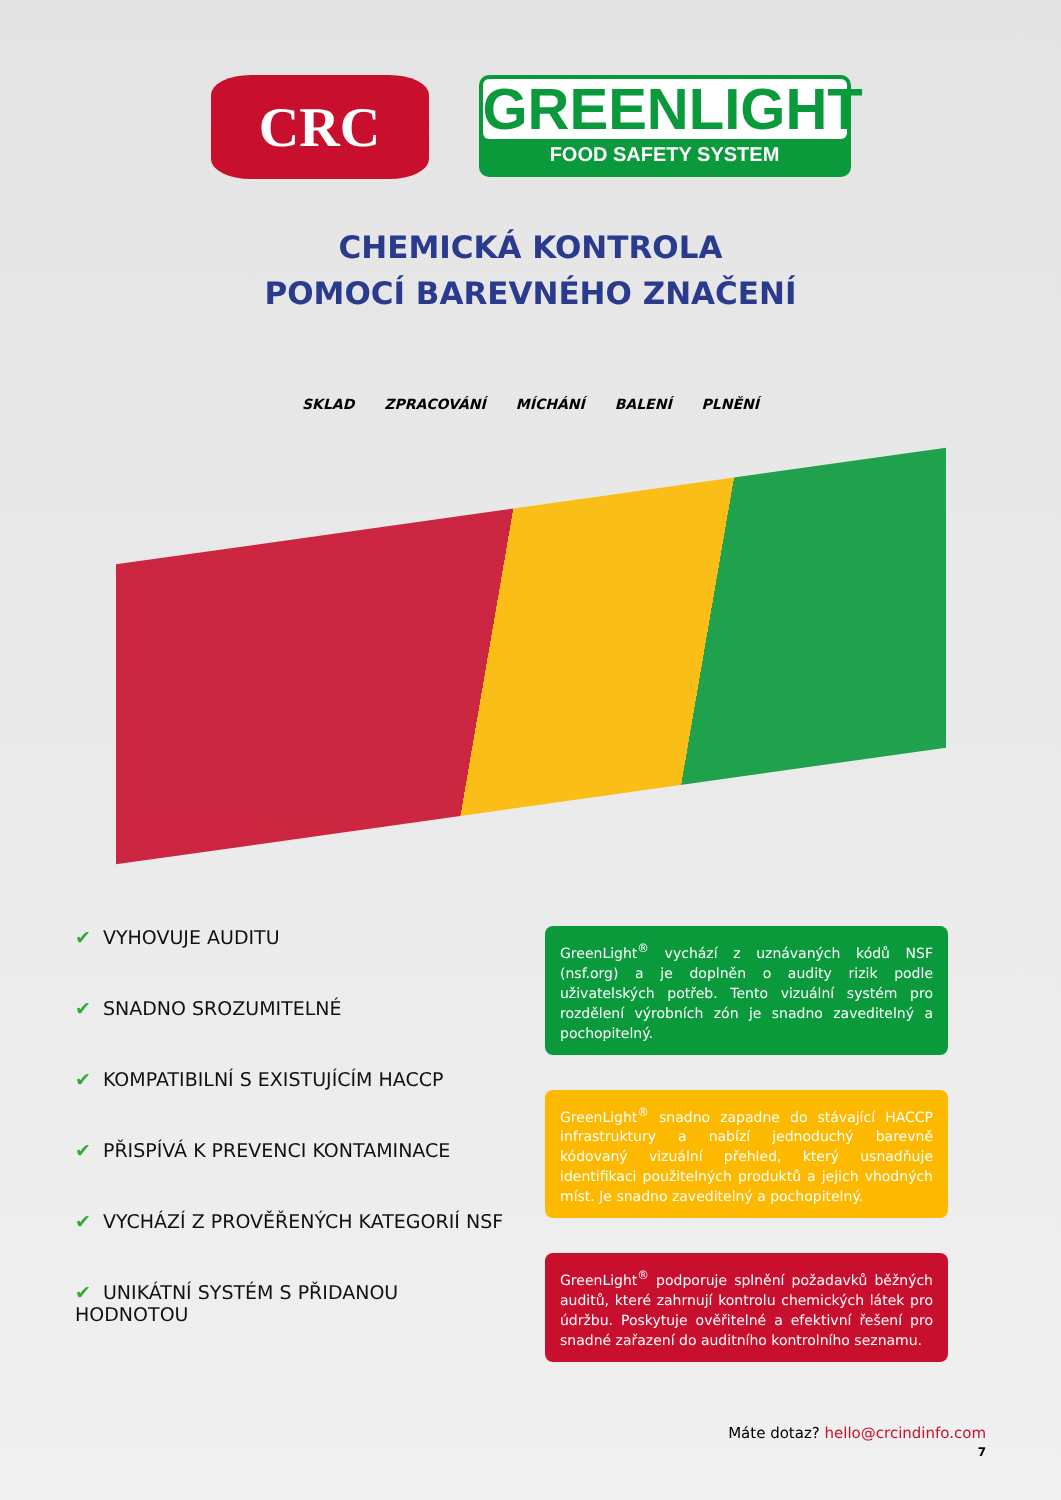CRC
GREENLIGHT
FOOD SAFETY SYSTEM
CHEMICKÁ KONTROLA
POMOCÍ BAREVNÉHO ZNAČENÍ
SKLAD ZPRACOVÁNÍ MÍCHÁNÍ BALENÍ PLNĚNÍ
✔ VYHOVUJE AUDITU
✔ SNADNO SROZUMITELNÉ
✔ KOMPATIBILNÍ S EXISTUJÍCÍM HACCP
✔ PŘISPÍVÁ K PREVENCI KONTAMINACE
✔ VYCHÁZÍ Z PROVĚŘENÝCH KATEGORIÍ NSF
✔ UNIKÁTNÍ SYSTÉM S PŘIDANOU HODNOTOU
GreenLight<sup>®</sup> vychází z uznávaných kódů NSF (nsf.org) a je doplněn o audity rizik podle uživatelských potřeb. Tento vizuální systém pro rozdělení výrobních zón je snadno zaveditelný a pochopitelný.
GreenLight<sup>®</sup> snadno zapadne do stávající HACCP infrastruktury a nabízí jednoduchý barevně kódovaný vizuální přehled, který usnadňuje identifikaci použitelných produktů a jejich vhodných míst. Je snadno zaveditelný a pochopitelný.
GreenLight<sup>®</sup> podporuje splnění požadavků běžných auditů, které zahrnují kontrolu chemických látek pro údržbu. Poskytuje ověřitelné a efektivní řešení pro snadné zařazení do auditního kontrolního seznamu.
Máte dotaz? hello@crcindinfo.com
7